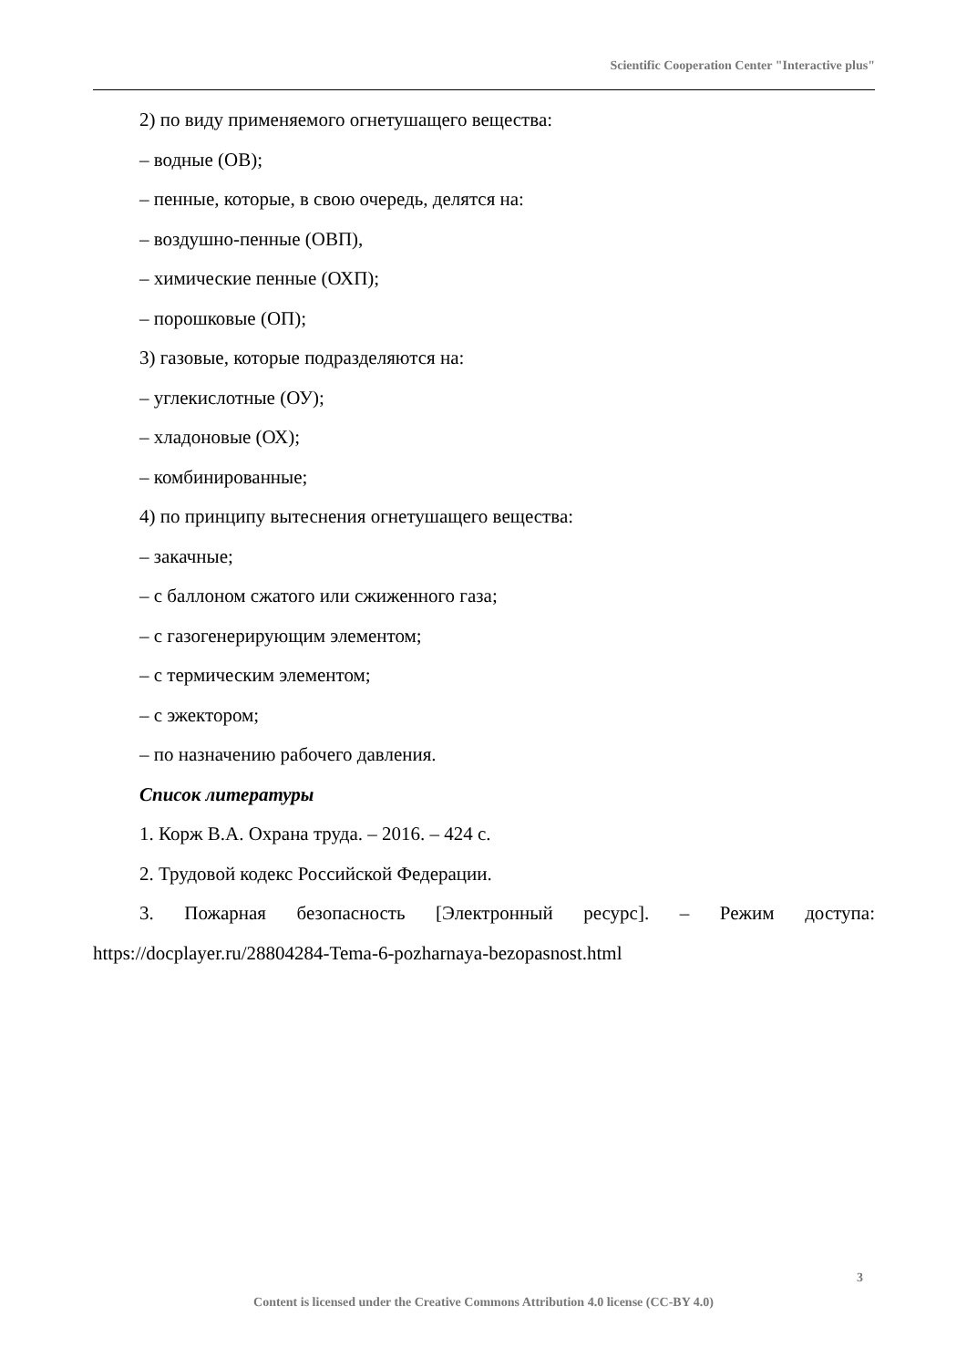Scientific Cooperation Center "Interactive plus"
2) по виду применяемого огнетушащего вещества:
– водные (ОВ);
– пенные, которые, в свою очередь, делятся на:
– воздушно-пенные (ОВП),
– химические пенные (ОХП);
– порошковые (ОП);
3) газовые, которые подразделяются на:
– углекислотные (ОУ);
– хладоновые (ОХ);
– комбинированные;
4) по принципу вытеснения огнетушащего вещества:
– закачные;
– с баллоном сжатого или сжиженного газа;
– с газогенерирующим элементом;
– с термическим элементом;
– с эжектором;
– по назначению рабочего давления.
Список литературы
1. Корж В.А. Охрана труда. – 2016. – 424 с.
2. Трудовой кодекс Российской Федерации.
3. Пожарная безопасность [Электронный ресурс]. – Режим доступа: https://docplayer.ru/28804284-Tema-6-pozharnaya-bezopasnost.html
3
Content is licensed under the Creative Commons Attribution 4.0 license (CC-BY 4.0)